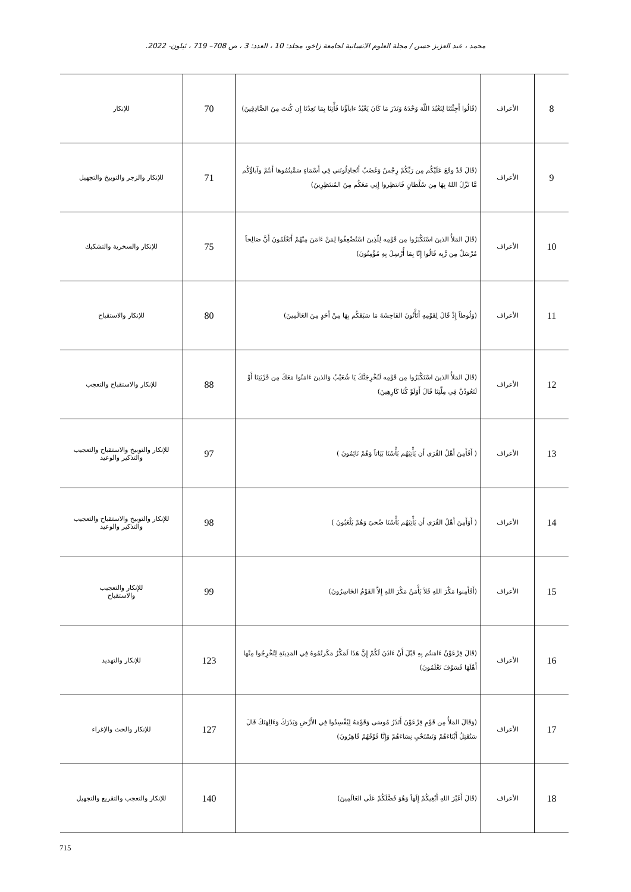محمد ، عبد العزيز حسن / مجلة العلوم الانسانية لجامعة زاخو، مجلد: 10 ، العدد: 3 ، ص 708– 719 ، ئيلون- 2022.
| 8 | الأعراف | (قَالُوا أَجِئْتَنَا لِنَعْبُدَ اللَّهَ وَحْدَهُ وَنَذَرَ مَا كَانَ يَعْبُدُ ءاباَؤُنا فَأْتِنَا بِمَا تَعِدُنَا إِن كُنتَ مِنَ الصَّادِقِينَ) | 70 | للإنكار |
| 9 | الأعراف | (قَالَ قَدْ وقَعَ عَلَيْكُم مِن رَبِّكُمْ رِجْسٌ وَغَضَبٌ أَتُجادِلُونَني فِي أَسْمَاءٍ سَمَّيتُمُوها أَنتُمْ وآباؤُكُم مَّا نَزَّلَ اللهُ بِهَا مِن سُلْطانٍ فَانتظِروا إِنِي مَعَكُم مِنَ المُنتَظِرِينَ) | 71 | للإنكار والزجر والتوبيخ والتجهيل |
| 10 | الأعراف | (قَالَ المَلأُ الذينَ اسْتَكْبَرُوا مِن قَوْمِه لِلّذِينَ اسْتُضْعِفُوا لِمَنْ ءَامَنَ مِنْهُمْ أَتَعْلَمُونَ أَنَّ صَالِحاً مُرْسَلٌ مِن رَّبِه قَالُوا إِنَّا بِمَا أُرْسِلَ بِهِ مُؤْمِنُونَ) | 75 | للإنكار والسخرية والتشكيك |
| 11 | الأعراف | (وَلُوطاً إِذْ قَالَ لِقَوْمِهِ أَتَأْتُونَ الفَاحِشَةَ مَا سَبَقَكُم بِهَا مِنْ أَحَدٍ مِنَ العَالَمِينَ) | 80 | للإنكار والاستقباح |
| 12 | الأعراف | (قَالَ المَلأُ الذينَ اسْتَكْبَرُوا مِن قَوْمِه لَنُخْرِجَنَّكَ يَا شُعَيْبُ وَالذينَ ءَامَنُوا مَعَكَ مِن قَرْيَتِنَا أَوْ لَتَعُودُنَّ فِي مِلَّتِنَا قَالَ أَوَلَوْ كُنَا كَارِهِينَ) | 88 | للإنكار والاستقباح والتعجب |
| 13 | الأعراف | ( أَفَأَمِنَ أَهْلُ القُرَى أَن يَأْتِيَهُم بَأْسُنَا بَيَاتاً وَهُمْ نَائِمُونَ ) | 97 | للإنكار والتوبيخ والاستقباح والتعجيب والتذكير والوعيد |
| 14 | الأعراف | ( أَوَأَمِنَ أَهْلُ القُرَى أَن يَأْتِيَهُم بَأْسُنَا ضُحىً وَهُمْ يَلْعَبُونَ ) | 98 | للإنكار والتوبيخ والاستقباح والتعجيب والتذكير والوعيد |
| 15 | الأعراف | (أَفَأَمِنوا مَكْرَ اللهِ فَلاَ يَأْمَنُ مَكْرَ اللهِ إِلاَّ القَوْمُ الخَاسِرُونَ) | 99 | للإنكار والتعجيب والاستقباح |
| 16 | الأعراف | (قَالَ فِرْعَوْنُ ءَامَنتُم بِهِ قَبْلَ أَنْ ءَاذَنَ لَكُمْ إِنَّ هَذَا لَمَكْرٌ مَكَرتُمُوهُ فِي المَدِينَةِ لِتُخْرِجُوا مِنْها أَهْلَهَا فَسَوْفَ تَعْلَمُونَ) | 123 | للإنكار والتهديد |
| 17 | الأعراف | (وَقَالَ المَلأُ مِن قَوْمِ فِرْعَوْنَ أَتَذَرُ مُوسَى وَقَوْمَهُ لِيُفْسِدُوا فِي الأَرْضِ وَيَذَرَكَ وَءَالِهَتَكَ قَالَ سَنُقَتِلُ أَبْنَاءَهُمْ وَنَسْتَحْيِ نِسَاءَهُمْ وَإِنَّا فَوْقَهُمْ قَاهِرُونَ) | 127 | للإنكار والحث والإغراء |
| 18 | الأعراف | (قَالَ أَغَيْرَ اللهِ أَبْغِيكُمْ إِلَهاً وَهُوَ فَضَّلَكُمْ عَلَى العَالَمِينَ) | 140 | للإنكار والتعجب والتقريع والتجهيل |
715